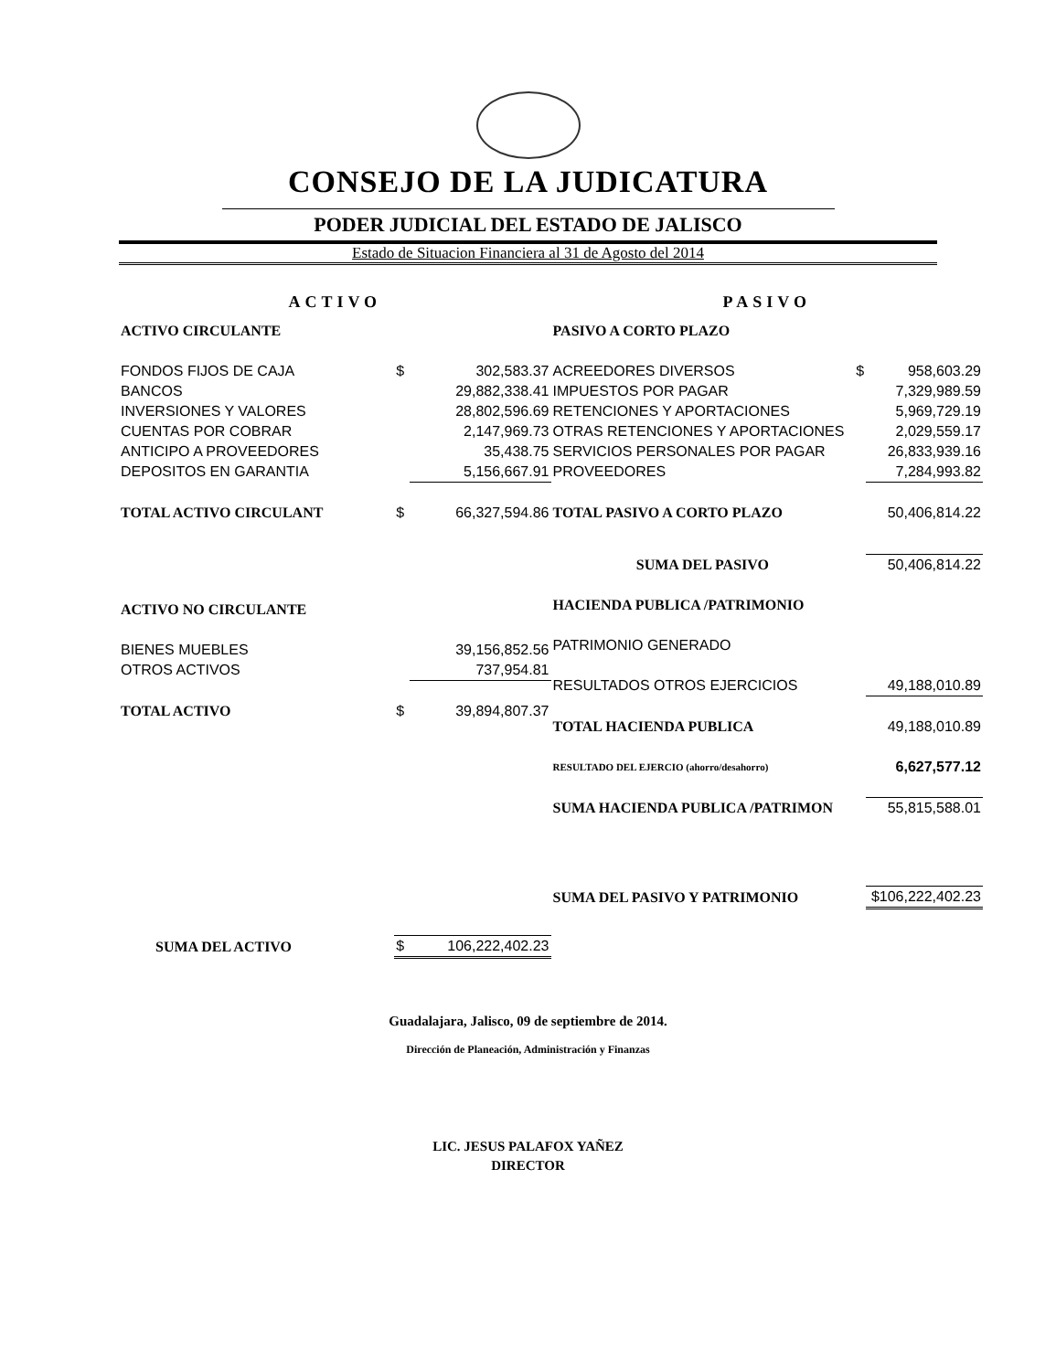CONSEJO DE LA JUDICATURA
PODER JUDICIAL DEL ESTADO DE JALISCO
Estado de Situacion Financiera al 31 de Agosto del 2014
ACTIVO
| ACTIVO CIRCULANTE | | |
| FONDOS FIJOS DE CAJA | $ | 302,583.37 |
| BANCOS | | 29,882,338.41 |
| INVERSIONES Y VALORES | | 28,802,596.69 |
| CUENTAS POR COBRAR | | 2,147,969.73 |
| ANTICIPO A PROVEEDORES | | 35,438.75 |
| DEPOSITOS EN GARANTIA | | 5,156,667.91 |
| TOTAL ACTIVO CIRCULANT | $ | 66,327,594.86 |
| ACTIVO NO CIRCULANTE | | |
| BIENES MUEBLES | | 39,156,852.56 |
| OTROS ACTIVOS | | 737,954.81 |
| TOTAL ACTIVO | $ | 39,894,807.37 |
| SUMA DEL ACTIVO | $ | 106,222,402.23 |
PASIVO
| PASIVO A CORTO PLAZO | | |
| ACREEDORES DIVERSOS | $ | 958,603.29 |
| IMPUESTOS POR PAGAR | | 7,329,989.59 |
| RETENCIONES Y APORTACIONES | | 5,969,729.19 |
| OTRAS RETENCIONES Y APORTACIONES | | 2,029,559.17 |
| SERVICIOS PERSONALES POR PAGAR | | 26,833,939.16 |
| PROVEEDORES | | 7,284,993.82 |
| TOTAL PASIVO A CORTO PLAZO | | 50,406,814.22 |
| SUMA DEL PASIVO | | 50,406,814.22 |
| HACIENDA PUBLICA /PATRIMONIO | | |
| PATRIMONIO GENERADO | | |
| RESULTADOS OTROS EJERCICIOS | | 49,188,010.89 |
| TOTAL HACIENDA PUBLICA | | 49,188,010.89 |
| RESULTADO DEL EJERCIO (ahorro/desahorro) | | 6,627,577.12 |
| SUMA HACIENDA PUBLICA /PATRIMON | | 55,815,588.01 |
| SUMA DEL PASIVO Y PATRIMONIO | | $106,222,402.23 |
Guadalajara, Jalisco, 09 de septiembre de 2014.
Dirección de Planeación, Administración y Finanzas
LIC. JESUS PALAFOX YAÑEZ
DIRECTOR